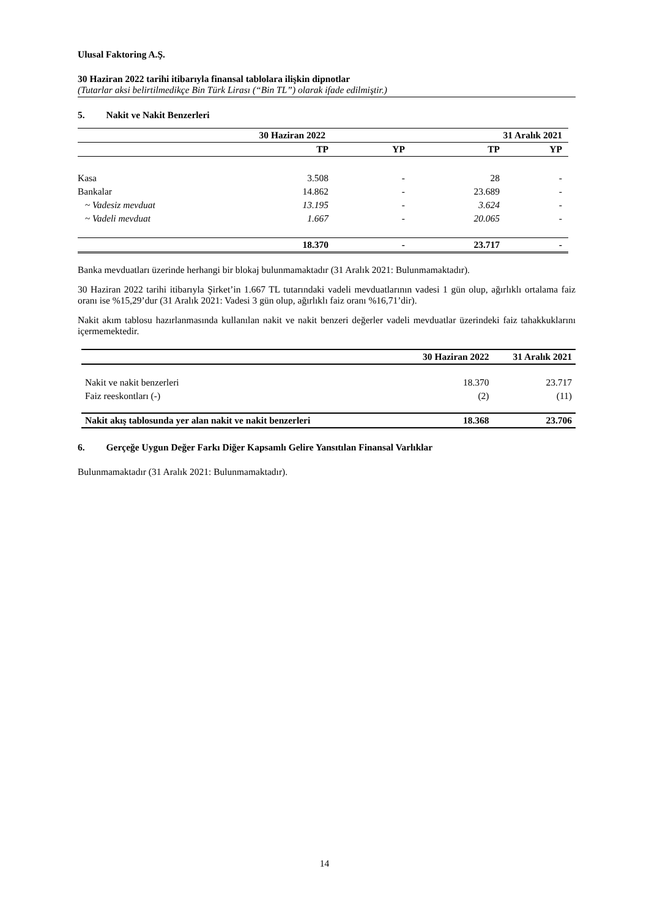Ulusal Faktoring A.Ş.
30 Haziran 2022 tarihi itibarıyla finansal tablolara ilişkin dipnotlar
(Tutarlar aksi belirtilmedikçe Bin Türk Lirası (“Bin TL”) olarak ifade edilmiştir.)
5. Nakit ve Nakit Benzerleri
| | 30 Haziran 2022 | | 31 Aralık 2021 | |
| --- | --- | --- | --- | --- |
| | TP | YP | TP | YP |
| Kasa | 3.508 | - | 28 | - |
| Bankalar | 14.862 | - | 23.689 | - |
| ~ Vadesiz mevduat | 13.195 | - | 3.624 | - |
| ~ Vadeli mevduat | 1.667 | - | 20.065 | - |
| | 18.370 | - | 23.717 | - |
Banka mevduatları üzerinde herhangi bir blokaj bulunmamaktadır (31 Aralık 2021: Bulunmamaktadır).
30 Haziran 2022 tarihi itibarıyla Şirket’in 1.667 TL tutarındaki vadeli mevduatlarının vadesi 1 gün olup, ağırlıklı ortalama faiz oranı ise %15,29’dur (31 Aralık 2021: Vadesi 3 gün olup, ağırlıklı faiz oranı %16,71’dir).
Nakit akım tablosu hazırlanmasında kullanılan nakit ve nakit benzeri değerler vadeli mevduatlar üzerindeki faiz tahakkuklarını içermemektedir.
| | 30 Haziran 2022 | 31 Aralık 2021 |
| --- | --- | --- |
| Nakit ve nakit benzerleri | 18.370 | 23.717 |
| Faiz reeskontları (-) | (2) | (11) |
| Nakit akış tablosunda yer alan nakit ve nakit benzerleri | 18.368 | 23.706 |
6. Gerçeğe Uygun Değer Farkı Diğer Kapsamlı Gelire Yansıtılan Finansal Varlıklar
Bulunmamaktadır (31 Aralık 2021: Bulunmamaktadır).
14